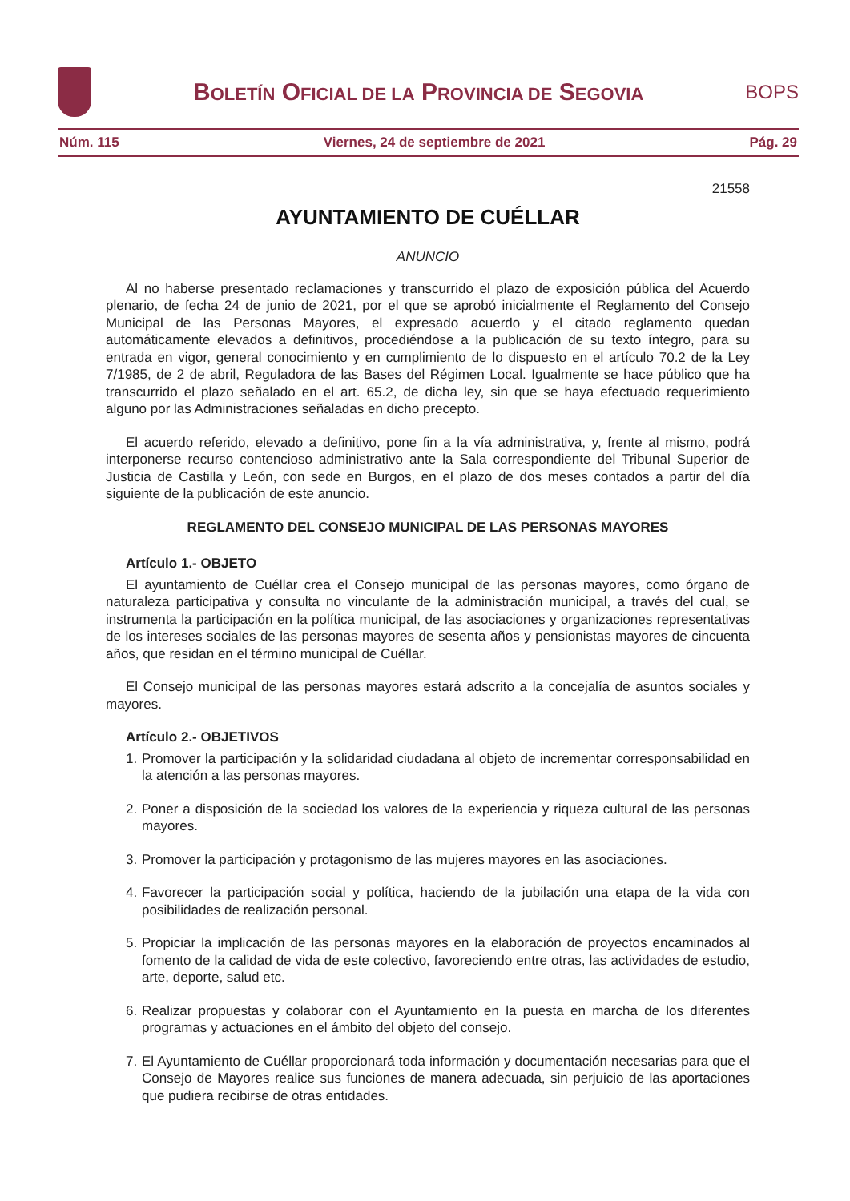BOLETÍN OFICIAL DE LA PROVINCIA DE SEGOVIA
BOPS
Núm. 115 Viernes, 24 de septiembre de 2021 Pág. 29
21558
AYUNTAMIENTO DE CUÉLLAR
ANUNCIO
Al no haberse presentado reclamaciones y transcurrido el plazo de exposición pública del Acuerdo plenario, de fecha 24 de junio de 2021, por el que se aprobó inicialmente el Reglamento del Consejo Municipal de las Personas Mayores, el expresado acuerdo y el citado reglamento quedan automáticamente elevados a definitivos, procediéndose a la publicación de su texto íntegro, para su entrada en vigor, general conocimiento y en cumplimiento de lo dispuesto en el artículo 70.2 de la Ley 7/1985, de 2 de abril, Reguladora de las Bases del Régimen Local. Igualmente se hace público que ha transcurrido el plazo señalado en el art. 65.2, de dicha ley, sin que se haya efectuado requerimiento alguno por las Administraciones señaladas en dicho precepto.
El acuerdo referido, elevado a definitivo, pone fin a la vía administrativa, y, frente al mismo, podrá interponerse recurso contencioso administrativo ante la Sala correspondiente del Tribunal Superior de Justicia de Castilla y León, con sede en Burgos, en el plazo de dos meses contados a partir del día siguiente de la publicación de este anuncio.
REGLAMENTO DEL CONSEJO MUNICIPAL DE LAS PERSONAS MAYORES
Artículo 1.- OBJETO
El ayuntamiento de Cuéllar crea el Consejo municipal de las personas mayores, como órgano de naturaleza participativa y consulta no vinculante de la administración municipal, a través del cual, se instrumenta la participación en la política municipal, de las asociaciones y organizaciones representativas de los intereses sociales de las personas mayores de sesenta años y pensionistas mayores de cincuenta años, que residan en el término municipal de Cuéllar.
El Consejo municipal de las personas mayores estará adscrito a la concejalía de asuntos sociales y mayores.
Artículo 2.- OBJETIVOS
1. Promover la participación y la solidaridad ciudadana al objeto de incrementar corresponsabilidad en la atención a las personas mayores.
2. Poner a disposición de la sociedad los valores de la experiencia y riqueza cultural de las personas mayores.
3. Promover la participación y protagonismo de las mujeres mayores en las asociaciones.
4. Favorecer la participación social y política, haciendo de la jubilación una etapa de la vida con posibilidades de realización personal.
5. Propiciar la implicación de las personas mayores en la elaboración de proyectos encaminados al fomento de la calidad de vida de este colectivo, favoreciendo entre otras, las actividades de estudio, arte, deporte, salud etc.
6. Realizar propuestas y colaborar con el Ayuntamiento en la puesta en marcha de los diferentes programas y actuaciones en el ámbito del objeto del consejo.
7. El Ayuntamiento de Cuéllar proporcionará toda información y documentación necesarias para que el Consejo de Mayores realice sus funciones de manera adecuada, sin perjuicio de las aportaciones que pudiera recibirse de otras entidades.